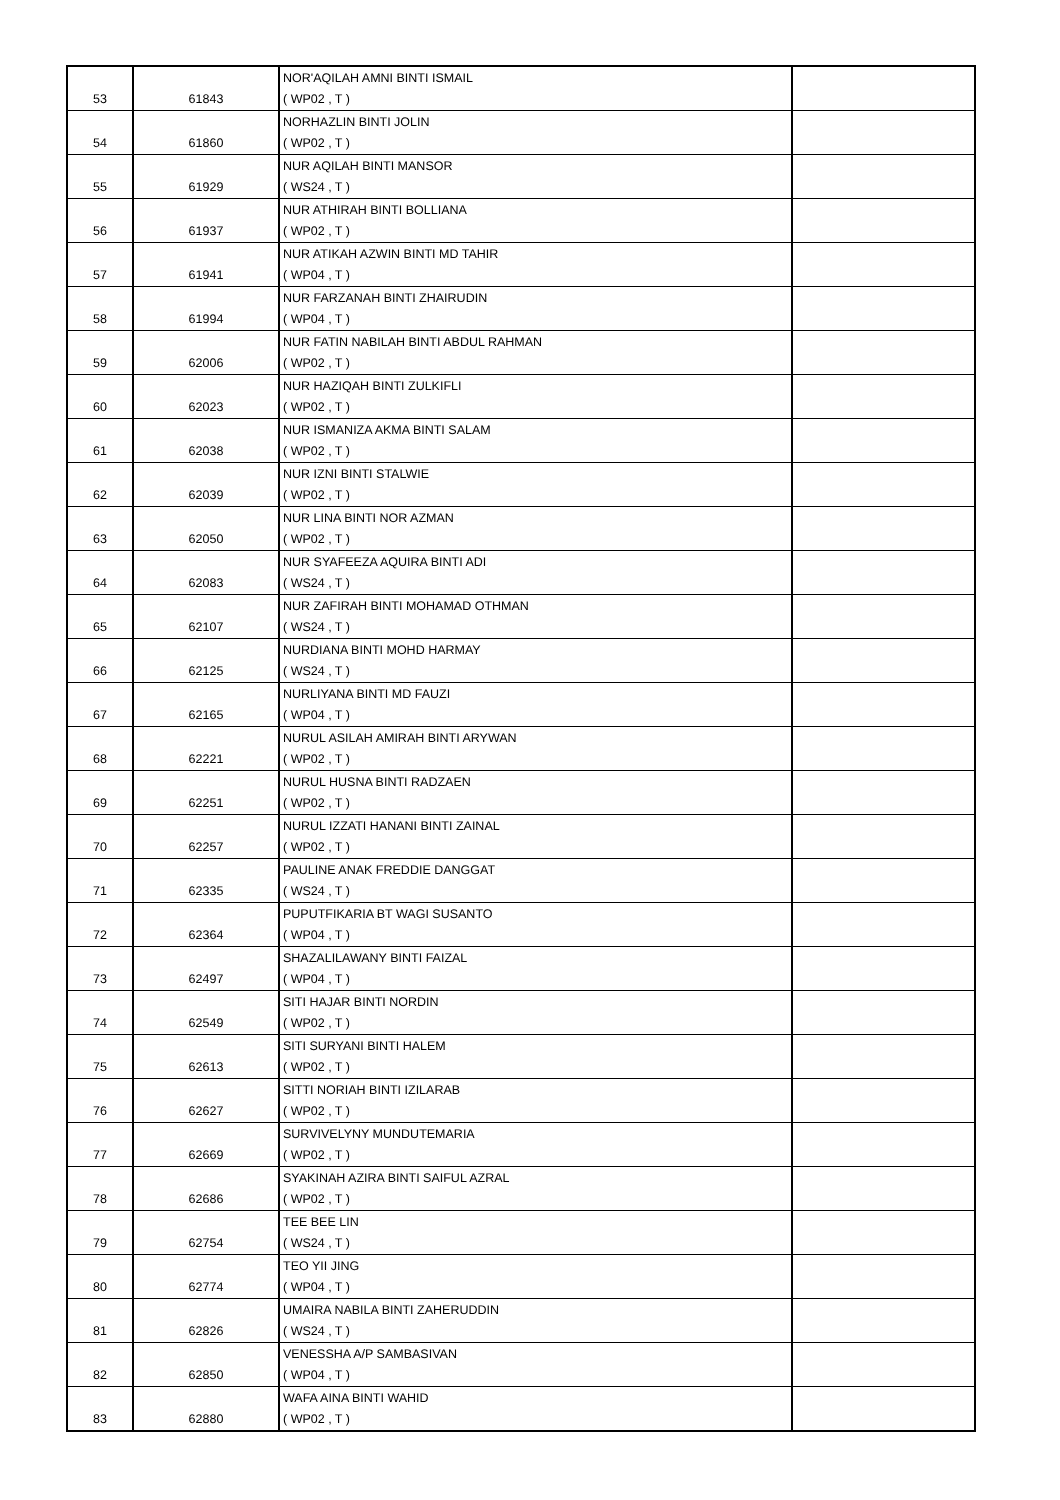| 53 | 61843 | NOR'AQILAH AMNI BINTI ISMAIL ( WP02 , T ) | |
| 54 | 61860 | NORHAZLIN BINTI JOLIN ( WP02 , T ) | |
| 55 | 61929 | NUR AQILAH BINTI MANSOR ( WS24 , T ) | |
| 56 | 61937 | NUR ATHIRAH BINTI BOLLIANA ( WP02 , T ) | |
| 57 | 61941 | NUR ATIKAH AZWIN BINTI MD TAHIR ( WP04 , T ) | |
| 58 | 61994 | NUR FARZANAH BINTI ZHAIRUDIN ( WP04 , T ) | |
| 59 | 62006 | NUR FATIN NABILAH BINTI ABDUL RAHMAN ( WP02 , T ) | |
| 60 | 62023 | NUR HAZIQAH BINTI ZULKIFLI ( WP02 , T ) | |
| 61 | 62038 | NUR ISMANIZA AKMA BINTI SALAM ( WP02 , T ) | |
| 62 | 62039 | NUR IZNI BINTI STALWIE ( WP02 , T ) | |
| 63 | 62050 | NUR LINA BINTI NOR AZMAN ( WP02 , T ) | |
| 64 | 62083 | NUR SYAFEEZA AQUIRA BINTI ADI ( WS24 , T ) | |
| 65 | 62107 | NUR ZAFIRAH BINTI MOHAMAD OTHMAN ( WS24 , T ) | |
| 66 | 62125 | NURDIANA BINTI MOHD HARMAY ( WS24 , T ) | |
| 67 | 62165 | NURLIYANA BINTI MD FAUZI ( WP04 , T ) | |
| 68 | 62221 | NURUL ASILAH AMIRAH BINTI ARYWAN ( WP02 , T ) | |
| 69 | 62251 | NURUL HUSNA BINTI RADZAEN ( WP02 , T ) | |
| 70 | 62257 | NURUL IZZATI HANANI BINTI ZAINAL ( WP02 , T ) | |
| 71 | 62335 | PAULINE ANAK FREDDIE DANGGAT ( WS24 , T ) | |
| 72 | 62364 | PUPUTFIKARIA BT WAGI SUSANTO ( WP04 , T ) | |
| 73 | 62497 | SHAZALILAWANY BINTI FAIZAL ( WP04 , T ) | |
| 74 | 62549 | SITI HAJAR BINTI NORDIN ( WP02 , T ) | |
| 75 | 62613 | SITI SURYANI BINTI HALEM ( WP02 , T ) | |
| 76 | 62627 | SITTI NORIAH BINTI IZILARAB ( WP02 , T ) | |
| 77 | 62669 | SURVIVELYNY MUNDUTEMARIA ( WP02 , T ) | |
| 78 | 62686 | SYAKINAH AZIRA BINTI SAIFUL AZRAL ( WP02 , T ) | |
| 79 | 62754 | TEE BEE LIN ( WS24 , T ) | |
| 80 | 62774 | TEO YII JING ( WP04 , T ) | |
| 81 | 62826 | UMAIRA NABILA BINTI ZAHERUDDIN ( WS24 , T ) | |
| 82 | 62850 | VENESSHA A/P SAMBASIVAN ( WP04 , T ) | |
| 83 | 62880 | WAFA AINA BINTI WAHID ( WP02 , T ) | |